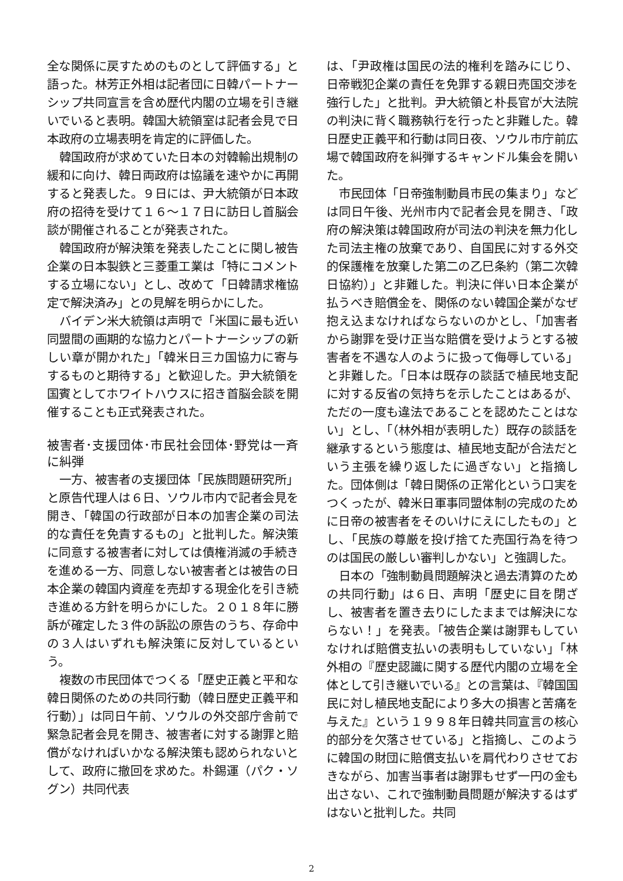全な関係に戻すためのものとして評価する」と語った。林芳正外相は記者団に日韓パートナーシップ共同宣言を含め歴代内閣の立場を引き継いでいると表明。韓国大統領室は記者会見で日本政府の立場表明を肯定的に評価した。
韓国政府が求めていた日本の対韓輸出規制の緩和に向け、韓日両政府は協議を速やかに再開すると発表した。９日には、尹大統領が日本政府の招待を受けて１６～１７日に訪日し首脳会談が開催されることが発表された。
韓国政府が解決策を発表したことに関し被告企業の日本製鉄と三菱重工業は「特にコメントする立場にない」とし、改めて「日韓請求権協定で解決済み」との見解を明らかにした。
バイデン米大統領は声明で「米国に最も近い同盟間の画期的な協力とパートナーシップの新しい章が開かれた」「韓米日三カ国協力に寄与するものと期待する」と歓迎した。尹大統領を国賓としてホワイトハウスに招き首脳会談を開催することも正式発表された。
被害者･支援団体･市民社会団体･野党は一斉に糾弾
一方、被害者の支援団体「民族問題研究所」と原告代理人は６日、ソウル市内で記者会見を開き、「韓国の行政部が日本の加害企業の司法的な責任を免責するもの」と批判した。解決策に同意する被害者に対しては債権消滅の手続きを進める一方、同意しない被害者とは被告の日本企業の韓国内資産を売却する現金化を引き続き進める方針を明らかにした。２０１８年に勝訴が確定した３件の訴訟の原告のうち、存命中の３人はいずれも解決策に反対しているという。
複数の市民団体でつくる「歴史正義と平和な韓日関係のための共同行動（韓日歴史正義平和行動）」は同日午前、ソウルの外交部庁舎前で緊急記者会見を開き、被害者に対する謝罪と賠償がなければいかなる解決策も認められないとして、政府に撤回を求めた。朴錫運（パク・ソグン）共同代表
は、「尹政権は国民の法的権利を踏みにじり、日帝戦犯企業の責任を免罪する親日売国交渉を強行した」と批判。尹大統領と朴長官が大法院の判決に背く職務執行を行ったと非難した。韓日歴史正義平和行動は同日夜、ソウル市庁前広場で韓国政府を糾弾するキャンドル集会を開いた。
市民団体「日帝強制動員市民の集まり」などは同日午後、光州市内で記者会見を開き、「政府の解決策は韓国政府が司法の判決を無力化した司法主権の放棄であり、自国民に対する外交的保護権を放棄した第二の乙巳条約（第二次韓日協約）」と非難した。判決に伴い日本企業が払うべき賠償金を、関係のない韓国企業がなぜ抱え込まなければならないのかとし、「加害者から謝罪を受け正当な賠償を受けようとする被害者を不遇な人のように扱って侮辱している」と非難した。「日本は既存の談話で植民地支配に対する反省の気持ちを示したことはあるが、ただの一度も違法であることを認めたことはない」とし、「（林外相が表明した）既存の談話を継承するという態度は、植民地支配が合法だという主張を繰り返したに過ぎない」と指摘した。団体側は「韓日関係の正常化という口実をつくったが、韓米日軍事同盟体制の完成のために日帝の被害者をそのいけにえにしたもの」とし、「民族の尊厳を投げ捨てた売国行為を待つのは国民の厳しい審判しかない」と強調した。
日本の「強制動員問題解決と過去清算のための共同行動」は６日、声明「歴史に目を閉ざし、被害者を置き去りにしたままでは解決にならない！」を発表。「被告企業は謝罪もしていなければ賠償支払いの表明もしていない」「林外相の『歴史認識に関する歴代内閣の立場を全体として引き継いでいる』との言葉は、『韓国国民に対し植民地支配により多大の損害と苦痛を与えた』という１９９８年日韓共同宣言の核心的部分を欠落させている」と指摘し、このように韓国の財団に賠償支払いを肩代わりさせておきながら、加害当事者は謝罪もせず一円の金も出さない、これで強制動員問題が解決するはずはないと批判した。共同
2